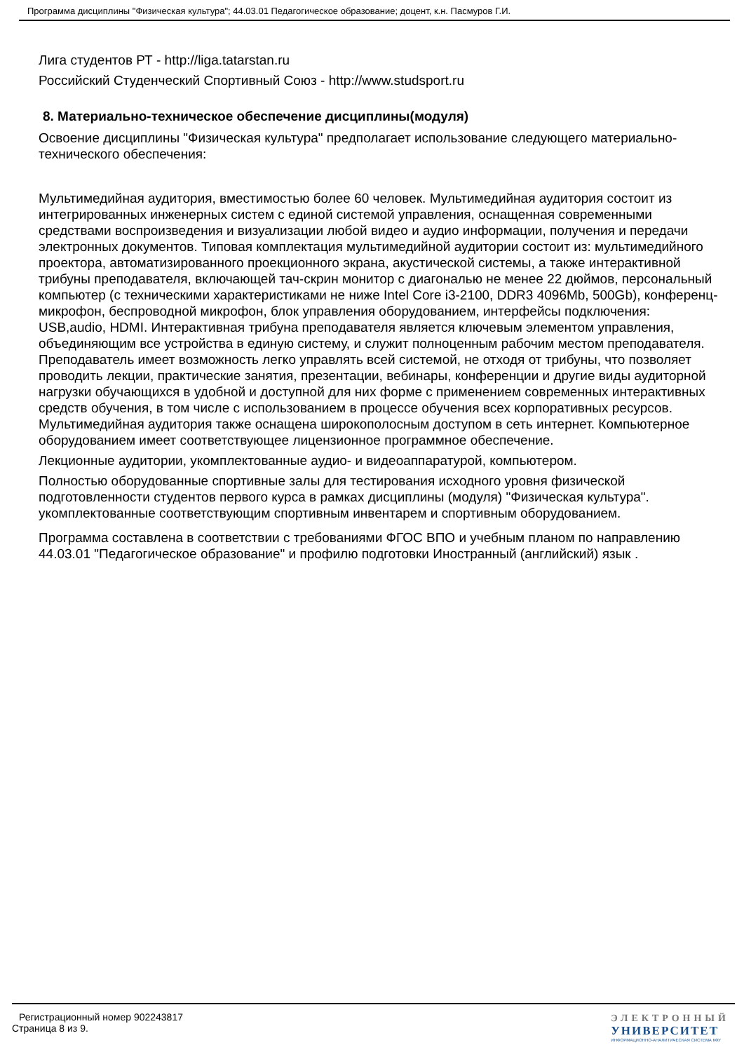Программа дисциплины "Физическая культура"; 44.03.01 Педагогическое образование; доцент, к.н. Пасмуров Г.И.
Лига студентов РТ - http://liga.tatarstan.ru
Российский Студенческий Спортивный Союз - http://www.studsport.ru
8. Материально-техническое обеспечение дисциплины(модуля)
Освоение дисциплины "Физическая культура" предполагает использование следующего материально-технического обеспечения:
Мультимедийная аудитория, вместимостью более 60 человек. Мультимедийная аудитория состоит из интегрированных инженерных систем с единой системой управления, оснащенная современными средствами воспроизведения и визуализации любой видео и аудио информации, получения и передачи электронных документов. Типовая комплектация мультимедийной аудитории состоит из: мультимедийного проектора, автоматизированного проекционного экрана, акустической системы, а также интерактивной трибуны преподавателя, включающей тач-скрин монитор с диагональю не менее 22 дюймов, персональный компьютер (с техническими характеристиками не ниже Intel Core i3-2100, DDR3 4096Mb, 500Gb), конференц-микрофон, беспроводной микрофон, блок управления оборудованием, интерфейсы подключения: USB,audio, HDMI. Интерактивная трибуна преподавателя является ключевым элементом управления, объединяющим все устройства в единую систему, и служит полноценным рабочим местом преподавателя. Преподаватель имеет возможность легко управлять всей системой, не отходя от трибуны, что позволяет проводить лекции, практические занятия, презентации, вебинары, конференции и другие виды аудиторной нагрузки обучающихся в удобной и доступной для них форме с применением современных интерактивных средств обучения, в том числе с использованием в процессе обучения всех корпоративных ресурсов. Мультимедийная аудитория также оснащена широкополосным доступом в сеть интернет. Компьютерное оборудованием имеет соответствующее лицензионное программное обеспечение.
Лекционные аудитории, укомплектованные аудио- и видеоаппаратурой, компьютером.
Полностью оборудованные спортивные залы для тестирования исходного уровня физической подготовленности студентов первого курса в рамках дисциплины (модуля) "Физическая культура". укомплектованные соответствующим спортивным инвентарем и спортивным оборудованием.
Программа составлена в соответствии с требованиями ФГОС ВПО и учебным планом по направлению 44.03.01 "Педагогическое образование" и профилю подготовки Иностранный (английский) язык .
Регистрационный номер 902243817
Страница 8 из 9.
ЭЛЕКТРОННЫЙ
УНИВЕРСИТЕТ
ИНФОРМАЦИОННО-АНАЛИТИЧЕСКАЯ СИСТЕМА КФУ